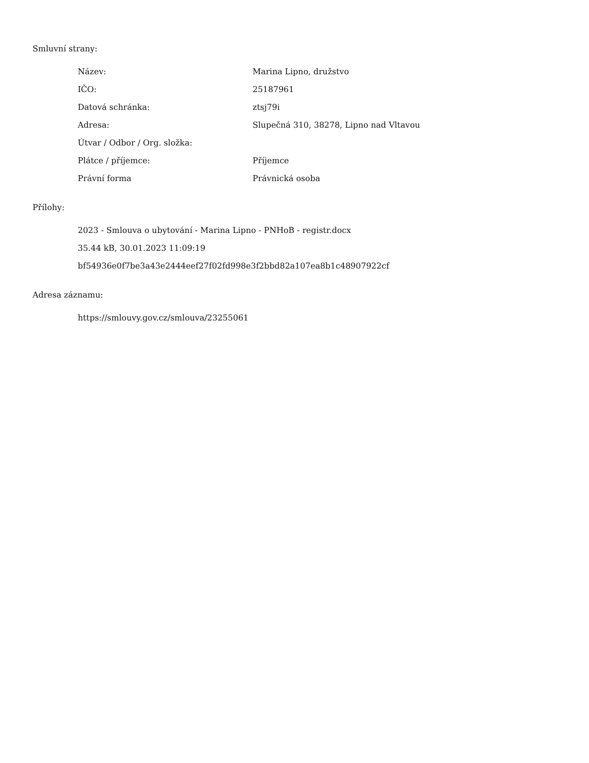Smluvní strany:
| Název: | Marina Lipno, družstvo |
| IČO: | 25187961 |
| Datová schránka: | ztsj79i |
| Adresa: | Slupečná 310, 38278, Lipno nad Vltavou |
| Útvar / Odbor / Org. složka: | |
| Plátce / příjemce: | Příjemce |
| Právní forma | Právnická osoba |
Přílohy:
2023 - Smlouva o ubytování - Marina Lipno - PNHoB - registr.docx
35.44 kB, 30.01.2023 11:09:19
bf54936e0f7be3a43e2444eef27f02fd998e3f2bbd82a107ea8b1c48907922cf
Adresa záznamu:
https://smlouvy.gov.cz/smlouva/23255061